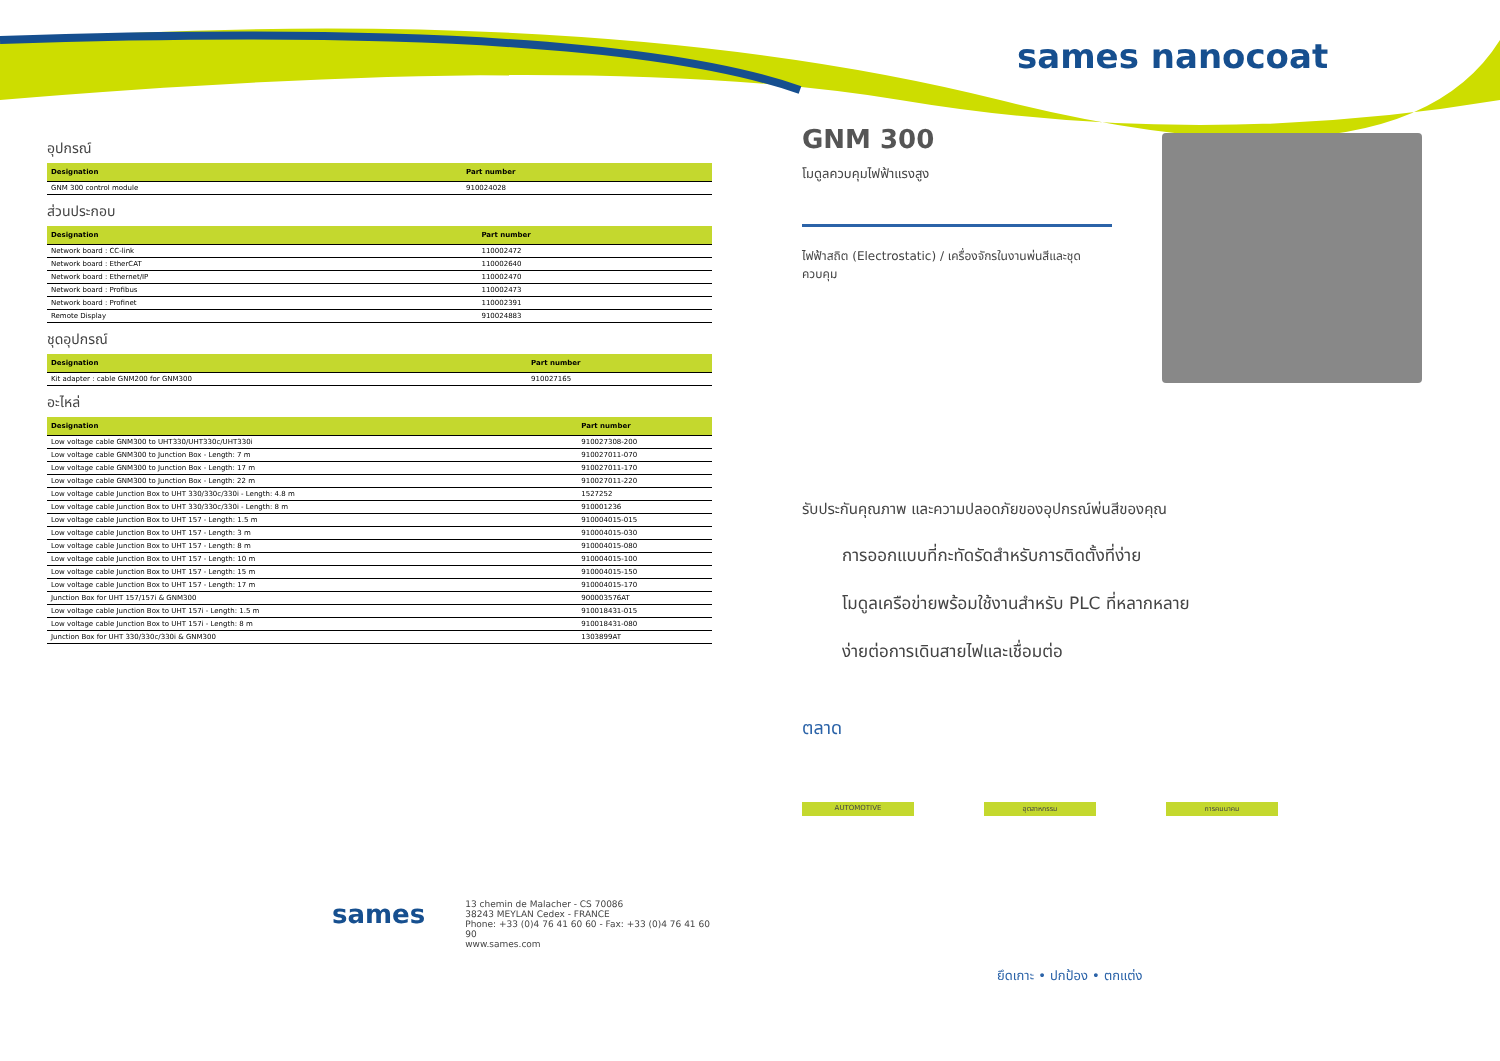อุปกรณ์
| Designation | Part number |
| --- | --- |
| GNM 300 control module | 910024028 |
ส่วนประกอบ
| Designation | Part number |
| --- | --- |
| Network board : CC-link | 110002472 |
| Network board : EtherCAT | 110002640 |
| Network board : Ethernet/IP | 110002470 |
| Network board : Profibus | 110002473 |
| Network board : Profinet | 110002391 |
| Remote Display | 910024883 |
ชุดอุปกรณ์
| Designation | Part number |
| --- | --- |
| Kit adapter : cable GNM200 for GNM300 | 910027165 |
อะไหล่
| Designation | Part number |
| --- | --- |
| Low voltage cable GNM300 to UHT330/UHT330c/UHT330i | 910027308-200 |
| Low voltage cable GNM300 to Junction Box - Length: 7 m | 910027011-070 |
| Low voltage cable GNM300 to Junction Box - Length: 17 m | 910027011-170 |
| Low voltage cable GNM300 to Junction Box - Length: 22 m | 910027011-220 |
| Low voltage cable Junction Box to UHT 330/330c/330i - Length: 4.8 m | 1527252 |
| Low voltage cable Junction Box to UHT 330/330c/330i - Length: 8 m | 910001236 |
| Low voltage cable Junction Box to UHT 157 - Length: 1.5 m | 910004015-015 |
| Low voltage cable Junction Box to UHT 157 - Length: 3 m | 910004015-030 |
| Low voltage cable Junction Box to UHT 157 - Length: 8 m | 910004015-080 |
| Low voltage cable Junction Box to UHT 157 - Length: 10 m | 910004015-100 |
| Low voltage cable Junction Box to UHT 157 - Length: 15 m | 910004015-150 |
| Low voltage cable Junction Box to UHT 157 - Length: 17 m | 910004015-170 |
| Junction Box for UHT 157/157i & GNM300 | 900003576AT |
| Low voltage cable Junction Box to UHT 157i - Length: 1.5 m | 910018431-015 |
| Low voltage cable Junction Box to UHT 157i - Length: 8 m | 910018431-080 |
| Junction Box for UHT 330/330c/330i & GNM300 | 1303899AT |
sames
13 chemin de Malacher - CS 70086
38243 MEYLAN Cedex - FRANCE
Phone: +33 (0)4 76 41 60 60 - Fax: +33 (0)4 76 41 60 90
www.sames.com
sames nanocoat
GNM 300
โมดูลควบคุมไฟฟ้าแรงสูง
ไฟฟ้าสถิต (Electrostatic) / เครื่องจักรในงานพ่นสีและชุดควบคุม
รับประกันคุณภาพ และความปลอดภัยของอุปกรณ์พ่นสีของคุณ
การออกแบบที่กะทัดรัดสำหรับการติดตั้งที่ง่าย
โมดูลเครือข่ายพร้อมใช้งานสำหรับ PLC ที่หลากหลาย
ง่ายต่อการเดินสายไฟและเชื่อมต่อ
ตลาด
AUTOMOTIVE อุตสาหกรรม การคมนาคม
ยึดเกาะ • ปกป้อง • ตกแต่ง